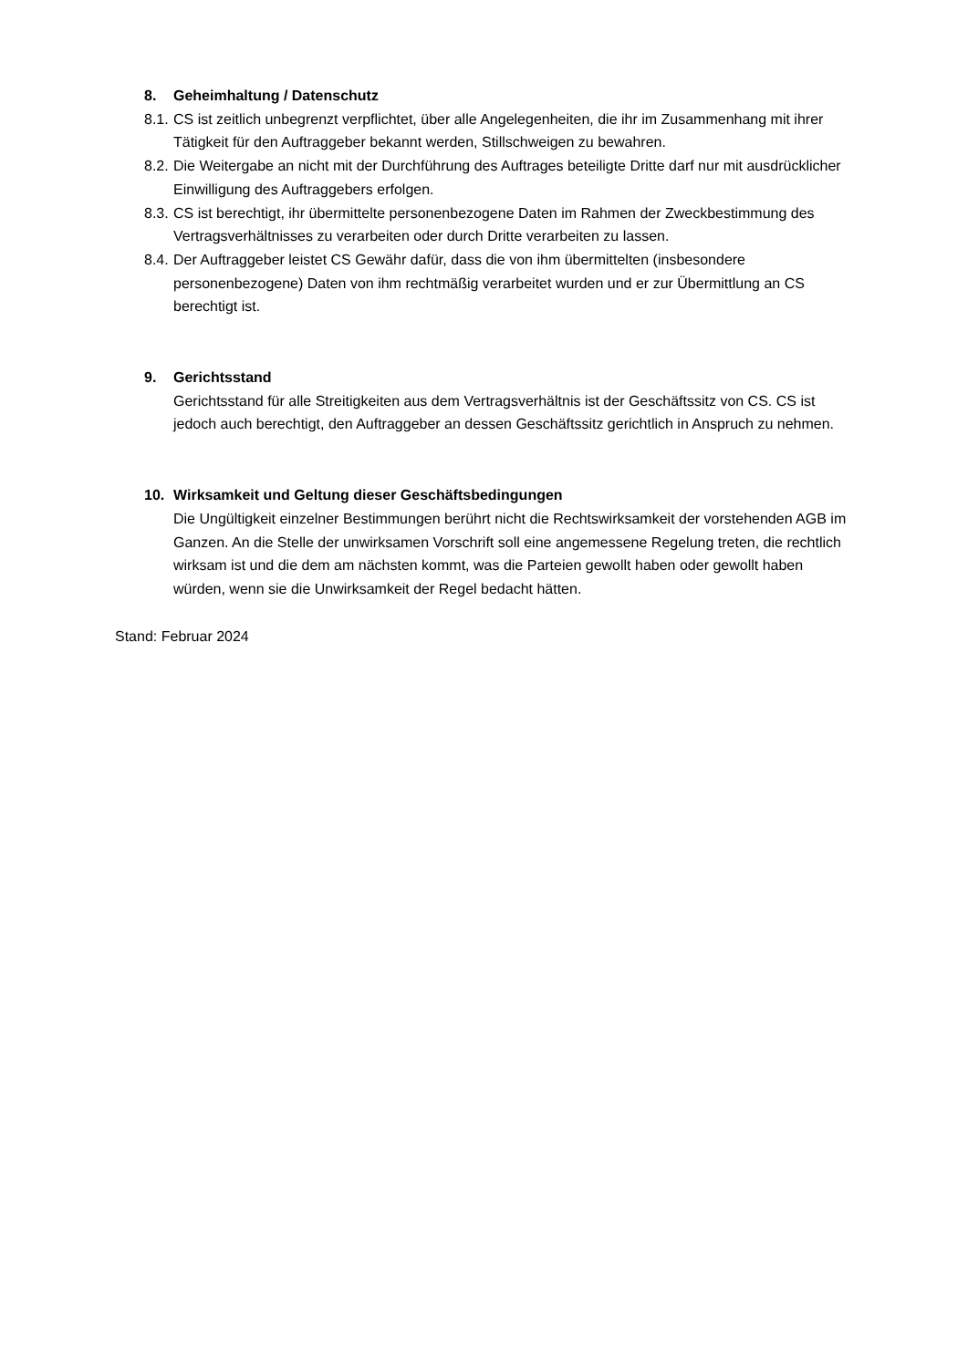8. Geheimhaltung / Datenschutz
8.1. CS ist zeitlich unbegrenzt verpflichtet, über alle Angelegenheiten, die ihr im Zusammenhang mit ihrer Tätigkeit für den Auftraggeber bekannt werden, Stillschweigen zu bewahren.
8.2. Die Weitergabe an nicht mit der Durchführung des Auftrages beteiligte Dritte darf nur mit ausdrücklicher Einwilligung des Auftraggebers erfolgen.
8.3. CS ist berechtigt, ihr übermittelte personenbezogene Daten im Rahmen der Zweckbestimmung des Vertragsverhältnisses zu verarbeiten oder durch Dritte verarbeiten zu lassen.
8.4. Der Auftraggeber leistet CS Gewähr dafür, dass die von ihm übermittelten (insbesondere personenbezogene) Daten von ihm rechtmäßig verarbeitet wurden und er zur Übermittlung an CS berechtigt ist.
9. Gerichtsstand
Gerichtsstand für alle Streitigkeiten aus dem Vertragsverhältnis ist der Geschäftssitz von CS. CS ist jedoch auch berechtigt, den Auftraggeber an dessen Geschäftssitz gerichtlich in Anspruch zu nehmen.
10. Wirksamkeit und Geltung dieser Geschäftsbedingungen
Die Ungültigkeit einzelner Bestimmungen berührt nicht die Rechtswirksamkeit der vorstehenden AGB im Ganzen. An die Stelle der unwirksamen Vorschrift soll eine angemessene Regelung treten, die rechtlich wirksam ist und die dem am nächsten kommt, was die Parteien gewollt haben oder gewollt haben würden, wenn sie die Unwirksamkeit der Regel bedacht hätten.
Stand: Februar 2024